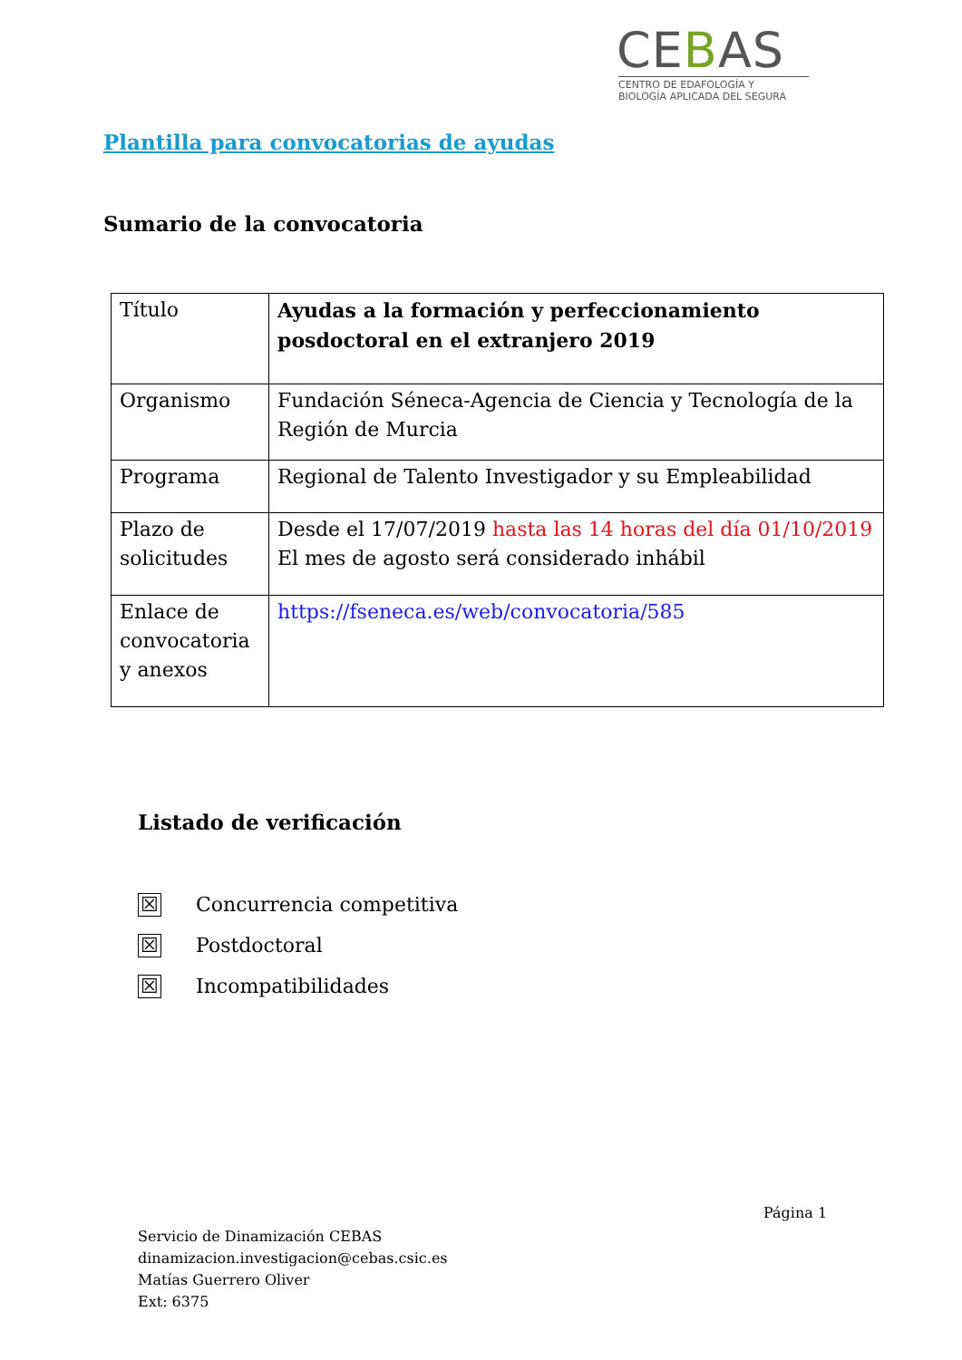CEBAS
CENTRO DE EDAFOLOGÍA Y
BIOLOGÍA APLICADA DEL SEGURA
Plantilla para convocatorias de ayudas
Sumario de la convocatoria
| Título | Ayudas a la formación y perfeccionamiento posdoctoral en el extranjero 2019 |
| Organismo | Fundación Séneca-Agencia de Ciencia y Tecnología de la Región de Murcia |
| Programa | Regional de Talento Investigador y su Empleabilidad |
| Plazo de solicitudes | Desde el 17/07/2019 hasta las 14 horas del día 01/10/2019 El mes de agosto será considerado inhábil |
| Enlace de convocatoria y anexos | https://fseneca.es/web/convocatoria/585 |
Listado de verificación
☒ Concurrencia competitiva
☒ Postdoctoral
☒ Incompatibilidades
Página 1
Servicio de Dinamización CEBAS
dinamizacion.investigacion@cebas.csic.es
Matías Guerrero Oliver
Ext: 6375